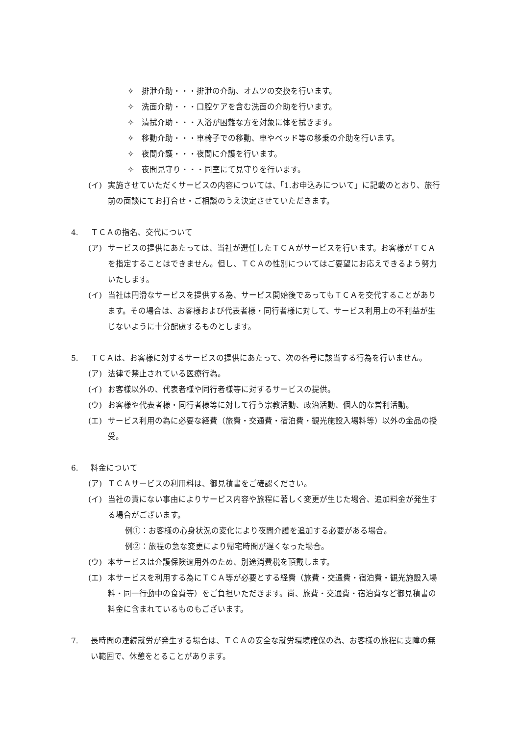✧　排泄介助・・・排泄の介助、オムツの交換を行います。
✧　洗面介助・・・口腔ケアを含む洗面の介助を行います。
✧　清拭介助・・・入浴が困難な方を対象に体を拭きます。
✧　移動介助・・・車椅子での移動、車やベッド等の移乗の介助を行います。
✧　夜間介護・・・夜間に介護を行います。
✧　夜間見守り・・・同室にて見守りを行います。
(イ) 実施させていただくサービスの内容については、「1.お申込みについて」に記載のとおり、旅行前の面談にてお打合せ・ご相談のうえ決定させていただきます。
4. ＴＣＡの指名、交代について
(ア) サービスの提供にあたっては、当社が選任したＴＣＡがサービスを行います。お客様がＴＣＡを指定することはできません。但し、ＴＣＡの性別についてはご要望にお応えできるよう努力いたします。
(イ) 当社は円滑なサービスを提供する為、サービス開始後であってもＴＣＡを交代することがあります。その場合は、お客様および代表者様・同行者様に対して、サービス利用上の不利益が生じないように十分配慮するものとします。
5. ＴＣＡは、お客様に対するサービスの提供にあたって、次の各号に該当する行為を行いません。
(ア) 法律で禁止されている医療行為。
(イ) お客様以外の、代表者様や同行者様等に対するサービスの提供。
(ウ) お客様や代表者様・同行者様等に対して行う宗教活動、政治活動、個人的な営利活動。
(エ) サービス利用の為に必要な経費（旅費・交通費・宿泊費・観光施設入場料等）以外の金品の授受。
6. 料金について
(ア) ＴＣＡサービスの利用料は、御見積書をご確認ください。
(イ) 当社の責にない事由によりサービス内容や旅程に著しく変更が生じた場合、追加料金が発生する場合がございます。
例①：お客様の心身状況の変化により夜間介護を追加する必要がある場合。
例②：旅程の急な変更により帰宅時間が遅くなった場合。
(ウ) 本サービスは介護保険適用外のため、別途消費税を頂戴します。
(エ) 本サービスを利用する為にＴＣＡ等が必要とする経費（旅費・交通費・宿泊費・観光施設入場料・同一行動中の食費等）をご負担いただきます。尚、旅費・交通費・宿泊費など御見積書の料金に含まれているものもございます。
7. 長時間の連続就労が発生する場合は、ＴＣＡの安全な就労環境確保の為、お客様の旅程に支障の無い範囲で、休憩をとることがあります。